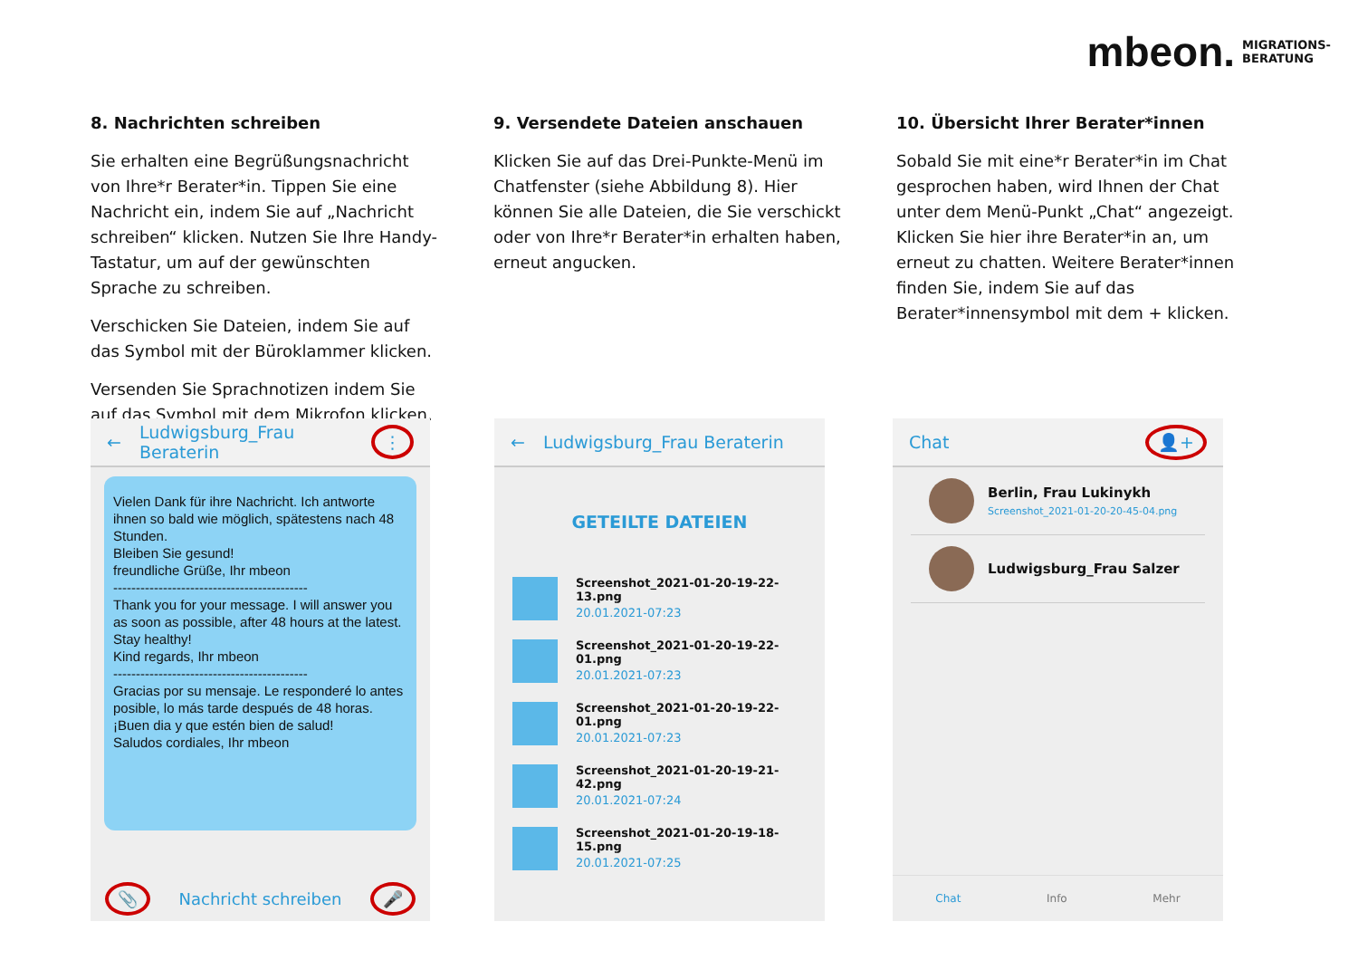mbeon. MIGRATIONS-
BERATUNG
8. Nachrichten schreiben
Sie erhalten eine Begrüßungsnachricht von Ihre*r Berater*in. Tippen Sie eine Nachricht ein, indem Sie auf „Nachricht schreiben“ klicken. Nutzen Sie Ihre Handy-Tastatur, um auf der gewünschten Sprache zu schreiben.
Verschicken Sie Dateien, indem Sie auf das Symbol mit der Büroklammer klicken.
Versenden Sie Sprachnotizen indem Sie auf das Symbol mit dem Mikrofon klicken.
9. Versendete Dateien anschauen
Klicken Sie auf das Drei-Punkte-Menü im Chatfenster (siehe Abbildung 8). Hier können Sie alle Dateien, die Sie verschickt oder von Ihre*r Berater*in erhalten haben, erneut angucken.
10. Übersicht Ihrer Berater*innen
Sobald Sie mit eine*r Berater*in im Chat gesprochen haben, wird Ihnen der Chat unter dem Menü-Punkt „Chat“ angezeigt. Klicken Sie hier ihre Berater*in an, um erneut zu chatten. Weitere Berater*innen finden Sie, indem Sie auf das Berater*innensymbol mit dem + klicken.
← Ludwigsburg_Frau Beraterin ⋮
Vielen Dank für ihre Nachricht. Ich antworte ihnen so bald wie möglich, spätestens nach 48 Stunden.
Bleiben Sie gesund!
freundliche Grüße, Ihr mbeon
-------------------------------------------
Thank you for your message. I will answer you as soon as possible, after 48 hours at the latest.
Stay healthy!
Kind regards, Ihr mbeon
-------------------------------------------
Gracias por su mensaje. Le responderé lo antes posible, lo más tarde después de 48 horas.
¡Buen dia y que estén bien de salud!
Saludos cordiales, Ihr mbeon
📎 Nachricht schreiben 🎤
← Ludwigsburg_Frau Beraterin
GETEILTE DATEIEN
Screenshot_2021-01-20-19-22-13.png
20.01.2021-07:23
Screenshot_2021-01-20-19-22-01.png
20.01.2021-07:23
Screenshot_2021-01-20-19-22-01.png
20.01.2021-07:23
Screenshot_2021-01-20-19-21-42.png
20.01.2021-07:24
Screenshot_2021-01-20-19-18-15.png
20.01.2021-07:25
Chat 👤+
Berlin, Frau Lukinykh
Screenshot_2021-01-20-20-45-04.png
Ludwigsburg_Frau Salzer
Chat Info Mehr